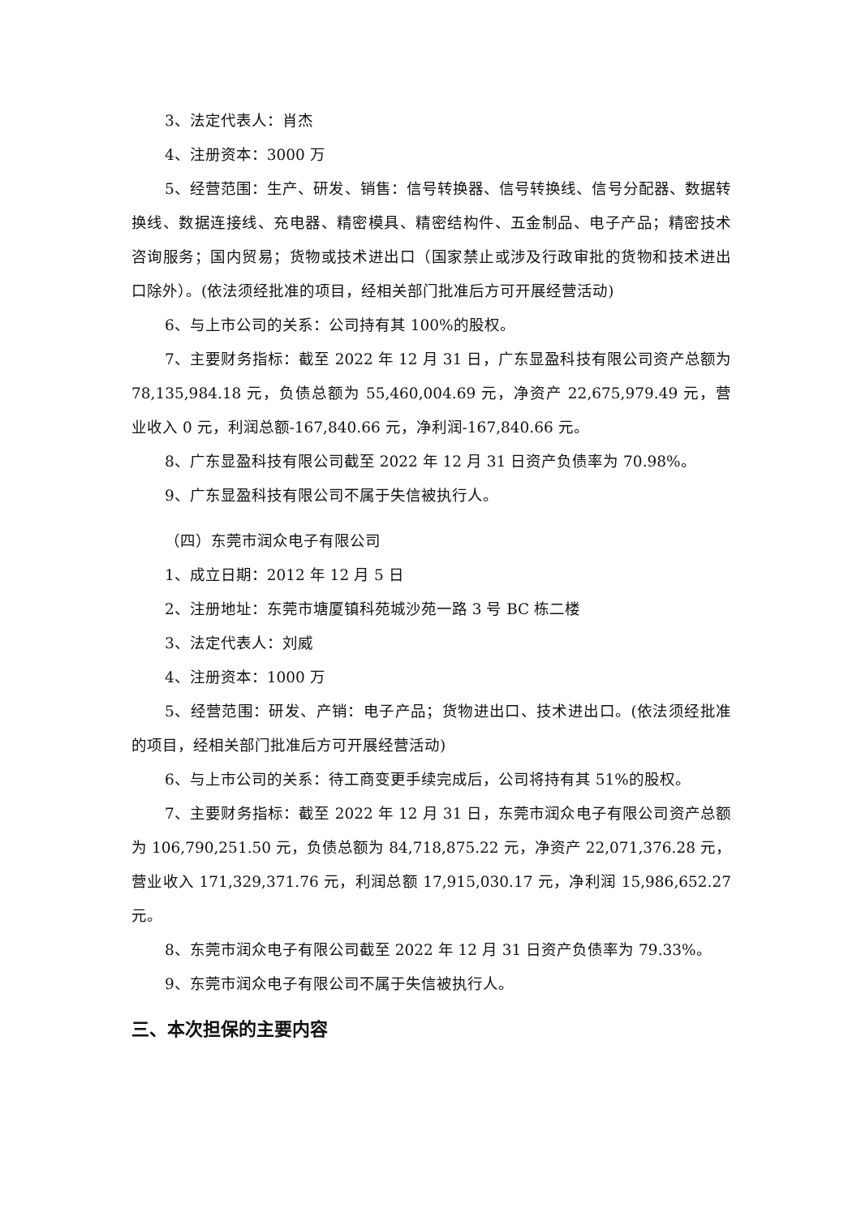3、法定代表人：肖杰
4、注册资本：3000 万
5、经营范围：生产、研发、销售：信号转换器、信号转换线、信号分配器、数据转换线、数据连接线、充电器、精密模具、精密结构件、五金制品、电子产品；精密技术咨询服务；国内贸易；货物或技术进出口（国家禁止或涉及行政审批的货物和技术进出口除外）。(依法须经批准的项目，经相关部门批准后方可开展经营活动)
6、与上市公司的关系：公司持有其 100%的股权。
7、主要财务指标：截至 2022 年 12 月 31 日，广东显盈科技有限公司资产总额为 78,135,984.18 元，负债总额为 55,460,004.69 元，净资产 22,675,979.49 元，营业收入 0 元，利润总额-167,840.66 元，净利润-167,840.66 元。
8、广东显盈科技有限公司截至 2022 年 12 月 31 日资产负债率为 70.98%。
9、广东显盈科技有限公司不属于失信被执行人。
（四）东莞市润众电子有限公司
1、成立日期：2012 年 12 月 5 日
2、注册地址：东莞市塘厦镇科苑城沙苑一路 3 号 BC 栋二楼
3、法定代表人：刘威
4、注册资本：1000 万
5、经营范围：研发、产销：电子产品；货物进出口、技术进出口。(依法须经批准的项目，经相关部门批准后方可开展经营活动)
6、与上市公司的关系：待工商变更手续完成后，公司将持有其 51%的股权。
7、主要财务指标：截至 2022 年 12 月 31 日，东莞市润众电子有限公司资产总额为 106,790,251.50 元，负债总额为 84,718,875.22 元，净资产 22,071,376.28 元，营业收入 171,329,371.76 元，利润总额 17,915,030.17 元，净利润 15,986,652.27 元。
8、东莞市润众电子有限公司截至 2022 年 12 月 31 日资产负债率为 79.33%。
9、东莞市润众电子有限公司不属于失信被执行人。
三、本次担保的主要内容